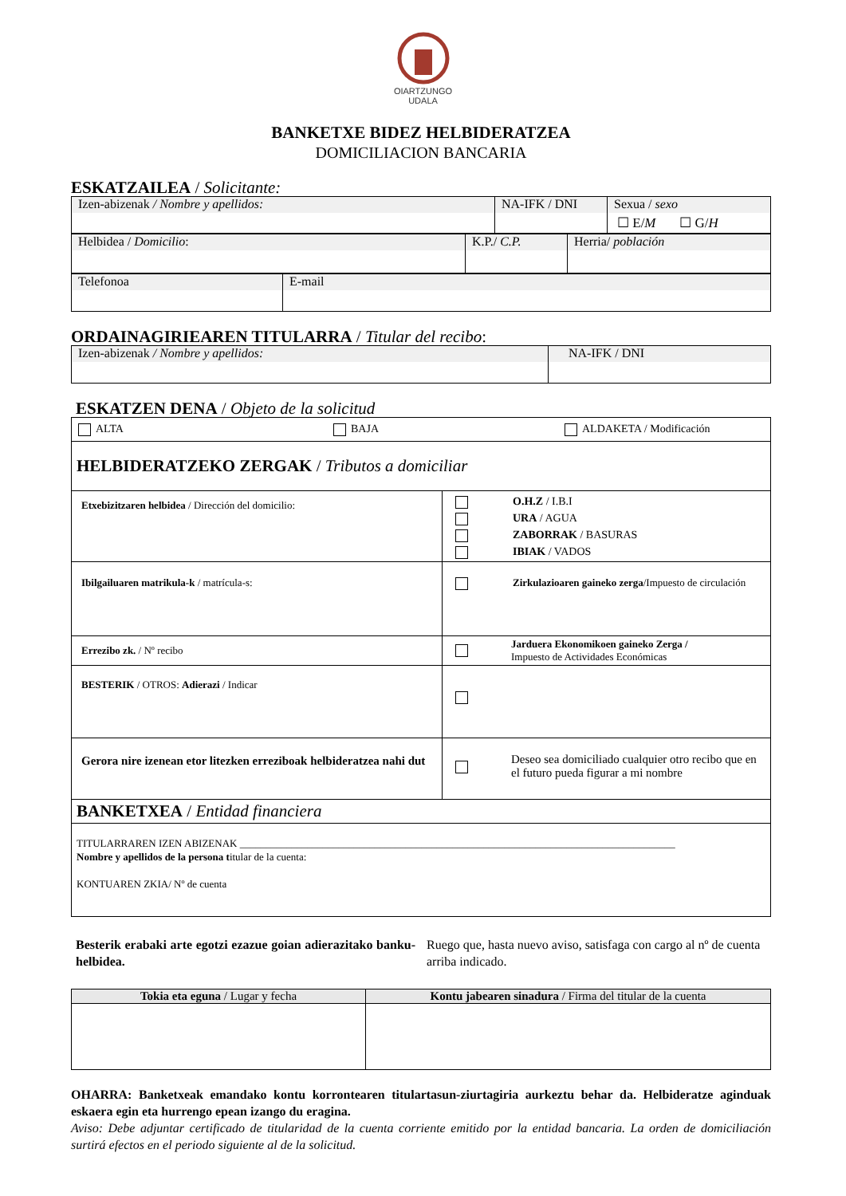OIARTZUNGO
UDALA
BANKETXE BIDEZ HELBIDERATZEA
DOMICILIACION BANCARIA
ESKATZAILEA / Solicitante:
| Izen-abizenak / Nombre y apellidos: | NA-IFK / DNI | Sexua / sexo ☐ E/ M ☐ G/ H |
| Helbidea / Domicilio : | K.P./ C.P. | Herria/ población |
| Telefonoa | E-mail |
ORDAINAGIRIEAREN TITULARRA / Titular del recibo:
| Izen-abizenak / Nombre y apellidos: | NA-IFK / DNI |
ESKATZEN DENA / Objeto de la solicitud
| ALTA BAJA ALDAKETA / Modificación | |
| HELBIDERATZEKO ZERGAK / Tributos a domiciliar | |
| Etxebizitzaren helbidea / Dirección del domicilio: | O.H.Z / I.B.I URA / AGUA ZABORRAK / BASURAS IBIAK / VADOS |
| Ibilgailuaren matrikula-k / matrícula-s: | Zirkulazioaren gaineko zerga /Impuesto de circulación |
| Errezibo zk. / Nº recibo | Jarduera Ekonomikoen gaineko Zerga / Impuesto de Actividades Económicas |
| BESTERIK / OTROS: Adierazi / Indicar | |
| Gerora nire izenean etor litezken erreziboak helbideratzea nahi dut | Deseo sea domiciliado cualquier otro recibo que en el futuro pueda figurar a mi nombre |
| BANKETXEA / Entidad financiera | |
| TITULARRAREN IZEN ABIZENAK ____________________________________________________________________________________ Nombre y apellidos de la persona t itular de la cuenta: KONTUAREN ZKIA/ Nº de cuenta | |
Besterik erabaki arte egotzi ezazue goian adierazitako banku-helbidea.
Ruego que, hasta nuevo aviso, satisfaga con cargo al nº de cuenta arriba indicado.
| Tokia eta eguna / Lugar y fecha | Kontu jabearen sinadura / Firma del titular de la cuenta |
OHARRA: Banketxeak emandako kontu korrontearen titulartasun-ziurtagiria aurkeztu behar da. Helbideratze aginduak eskaera egin eta hurrengo epean izango du eragina.
Aviso: Debe adjuntar certificado de titularidad de la cuenta corriente emitido por la entidad bancaria. La orden de domiciliación surtirá efectos en el periodo siguiente al de la solicitud.